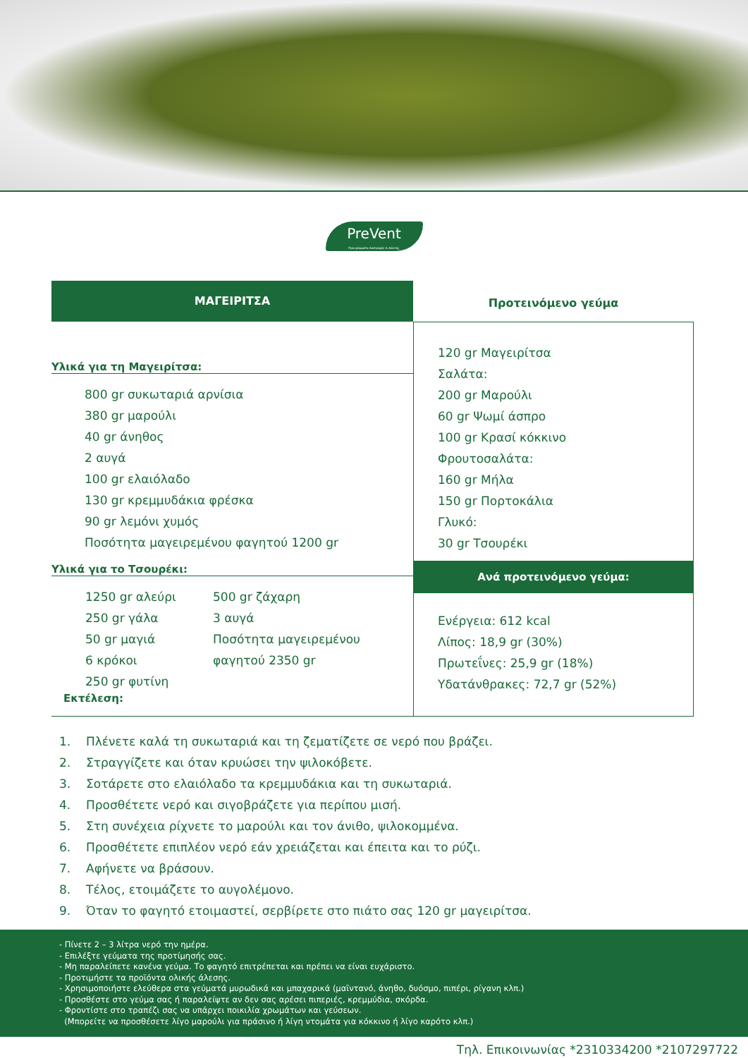PreVent
Προγράμματα Διατροφής & Δίαιτας
ΜΑΓΕΙΡΙΤΣΑ
Υλικά για τη Μαγειρίτσα:
800 gr συκωταριά αρνίσια
380 gr μαρούλι
40 gr άνηθος
2 αυγά
100 gr ελαιόλαδο
130 gr κρεμμυδάκια φρέσκα
90 gr λεμόνι χυμός
Ποσότητα μαγειρεμένου φαγητού 1200 gr
Υλικά για το Τσουρέκι:
1250 gr αλεύρι
250 gr γάλα
50 gr μαγιά
6 κρόκοι
250 gr φυτίνη
500 gr ζάχαρη
3 αυγά
Ποσότητα μαγειρεμένου
φαγητού 2350 gr
Εκτέλεση:
Προτεινόμενο γεύμα
120 gr Μαγειρίτσα
Σαλάτα:
200 gr Μαρούλι
60 gr Ψωμί άσπρο
100 gr Κρασί κόκκινο
Φρουτοσαλάτα:
160 gr Μήλα
150 gr Πορτοκάλια
Γλυκό:
30 gr Τσουρέκι
Ανά προτεινόμενο γεύμα:
Ενέργεια: 612 kcal
Λίπος: 18,9 gr (30%)
Πρωτεΐνες: 25,9 gr (18%)
Υδατάνθρακες: 72,7 gr (52%)
1. Πλένετε καλά τη συκωταριά και τη ζεματίζετε σε νερό που βράζει.
2. Στραγγίζετε και όταν κρυώσει την ψιλοκόβετε.
3. Σοτάρετε στο ελαιόλαδο τα κρεμμυδάκια και τη συκωταριά.
4. Προσθέτετε νερό και σιγοβράζετε για περίπου μισή.
5. Στη συνέχεια ρίχνετε το μαρούλι και τον άνιθο, ψιλοκομμένα.
6. Προσθέτετε επιπλέον νερό εάν χρειάζεται και έπειτα και το ρύζι.
7. Αφήνετε να βράσουν.
8. Τέλος, ετοιμάζετε το αυγολέμονο.
9. Όταν το φαγητό ετοιμαστεί, σερβίρετε στο πιάτο σας 120 gr μαγειρίτσα.
- Πίνετε 2 – 3 λίτρα νερό την ημέρα.
- Επιλέξτε γεύματα της προτίμησής σας.
- Μη παραλείπετε κανένα γεύμα. Το φαγητό επιτρέπεται και πρέπει να είναι ευχάριστο.
- Προτιμήστε τα προϊόντα ολικής άλεσης.
- Χρησιμοποιήστε ελεύθερα στα γεύματά μυρωδικά και μπαχαρικά (μαϊντανό, άνηθο, δυόσμο, πιπέρι, ρίγανη κλπ.)
- Προσθέστε στο γεύμα σας ή παραλείψτε αν δεν σας αρέσει πιπεριές, κρεμμύδια, σκόρδα.
- Φροντίστε στο τραπέζι σας να υπάρχει ποικιλία χρωμάτων και γεύσεων.
(Μπορείτε να προσθέσετε λίγο μαρούλι για πράσινο ή λίγη ντομάτα για κόκκινο ή λίγο καρότο κλπ.)
Τηλ. Επικοινωνίας *2310334200 *2107297722